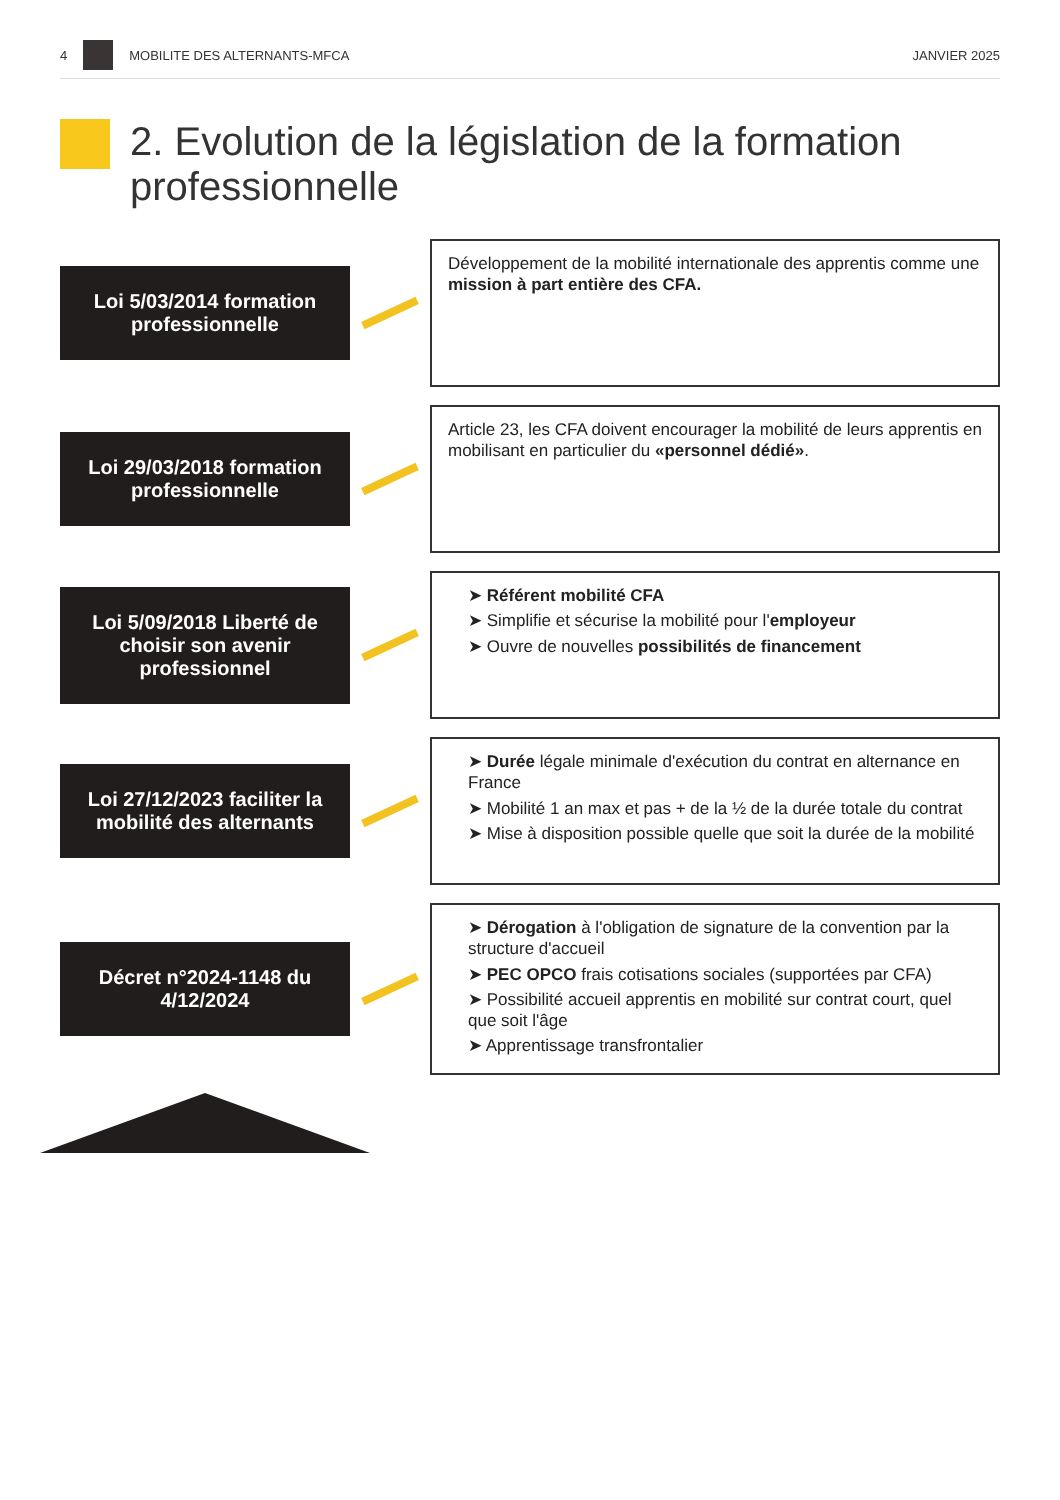4 MOBILITE DES ALTERNANTS-MFCA JANVIER 2025
2. Evolution de la législation de la formation professionnelle
Loi 5/03/2014 formation professionnelle
Développement de la mobilité internationale des apprentis comme une mission à part entière des CFA.
Loi 29/03/2018 formation professionnelle
Article 23, les CFA doivent encourager la mobilité de leurs apprentis en mobilisant en particulier du «personnel dédié».
Loi 5/09/2018 Liberté de choisir son avenir professionnel
➤ Référent mobilité CFA
➤ Simplifie et sécurise la mobilité pour l'employeur
➤ Ouvre de nouvelles possibilités de financement
Loi 27/12/2023 faciliter la mobilité des alternants
➤ Durée légale minimale d'exécution du contrat en alternance en France
➤ Mobilité 1 an max et pas + de la ½ de la durée totale du contrat
➤ Mise à disposition possible quelle que soit la durée de la mobilité
Décret n°2024-1148 du 4/12/2024
➤ Dérogation à l'obligation de signature de la convention par la structure d'accueil
➤ PEC OPCO frais cotisations sociales (supportées par CFA)
➤ Possibilité accueil apprentis en mobilité sur contrat court, quel que soit l'âge
➤ Apprentissage transfrontalier